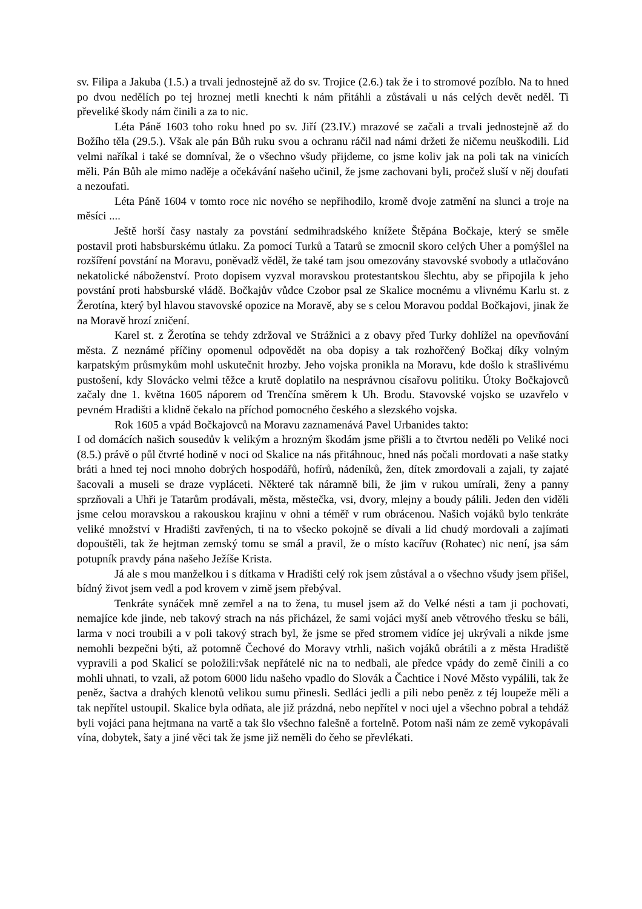sv. Filipa a Jakuba (1.5.) a trvali jednostejně až do sv. Trojice (2.6.) tak že i to stromové pozíblo. Na to hned po dvou nedělích po tej hroznej metli knechti k nám přitáhli a zůstávali u nás celých devět neděl. Ti převeliké škody nám činili a za to nic.
Léta Páně 1603 toho roku hned po sv. Jiří (23.IV.) mrazové se začali a trvali jednostejně až do Božího těla (29.5.). Však ale pán Bůh ruku svou a ochranu ráčil nad námi držeti že ničemu neuškodili. Lid velmi naříkal i také se domníval, že o všechno všudy přijdeme, co jsme koliv jak na poli tak na vinicích měli. Pán Bůh ale mimo naděje a očekávání našeho učinil, že jsme zachovani byli, pročež sluší v něj doufati a nezoufati.
Léta Páně 1604 v tomto roce nic nového se nepřihodilo, kromě dvoje zatmění na slunci a troje na měsíci ....
Ještě horší časy nastaly za povstání sedmihradského knížete Štěpána Bočkaje, který se směle postavil proti habsburskému útlaku. Za pomocí Turků a Tatarů se zmocnil skoro celých Uher a pomýšlel na rozšíření povstání na Moravu, poněvadž věděl, že také tam jsou omezovány stavovské svobody a utlačováno nekatolické náboženství. Proto dopisem vyzval moravskou protestantskou šlechtu, aby se připojila k jeho povstání proti habsburské vládě. Bočkajův vůdce Czobor psal ze Skalice mocnému a vlivnému Karlu st. z Žerotína, který byl hlavou stavovské opozice na Moravě, aby se s celou Moravou poddal Bočkajovi, jinak že na Moravě hrozí zničení.
Karel st. z Žerotína se tehdy zdržoval ve Strážnici a z obavy před Turky dohlížel na opevňování města. Z neznámé příčiny opomenul odpovědět na oba dopisy a tak rozhořčený Bočkaj díky volným karpatským průsmykům mohl uskutečnit hrozby. Jeho vojska pronikla na Moravu, kde došlo k strašlivému pustošení, kdy Slovácko velmi těžce a krutě doplatilo na nesprávnou císařovu politiku. Útoky Bočkajovců začaly dne 1. května 1605 náporem od Trenčína směrem k Uh. Brodu. Stavovské vojsko se uzavřelo v pevném Hradišti a klidně čekalo na příchod pomocného českého a slezského vojska.
Rok 1605 a vpád Bočkajovců na Moravu zaznamenává Pavel Urbanides takto:
I od domácích našich sousedův k velikým a hrozným škodám jsme přišli a to čtvrtou neděli po Veliké noci (8.5.) právě o půl čtvrté hodině v noci od Skalice na nás přitáhnouc, hned nás počali mordovati a naše statky bráti a hned tej noci mnoho dobrých hospodářů, hofírů, nádeníků, žen, dítek zmordovali a zajali, ty zajaté šacovali a museli se draze vypláceti. Některé tak náramně bili, že jim v rukou umírali, ženy a panny sprzňovali a Uhři je Tatarům prodávali, města, městečka, vsi, dvory, mlejny a boudy pálili. Jeden den viděli jsme celou moravskou a rakouskou krajinu v ohni a téměř v rum obrácenou. Našich vojáků bylo tenkráte veliké množství v Hradišti zavřených, ti na to všecko pokojně se dívali a lid chudý mordovali a zajímati dopouštěli, tak že hejtman zemský tomu se smál a pravil, že o místo kacířuv (Rohatec) nic není, jsa sám potupník pravdy pána našeho Ježíše Krista.
Já ale s mou manželkou i s dítkama v Hradišti celý rok jsem zůstával a o všechno všudy jsem přišel, bídný život jsem vedl a pod krovem v zimě jsem přebýval.
Tenkráte synáček mně zemřel a na to žena, tu musel jsem až do Velké nésti a tam ji pochovati, nemajíce kde jinde, neb takový strach na nás přicházel, že sami vojáci myší aneb větrového třesku se báli, larma v noci troubili a v poli takový strach byl, že jsme se před stromem vidíce jej ukrývali a nikde jsme nemohli bezpečni býti, až potomně Čechové do Moravy vtrhli, našich vojáků obrátili a z města Hradiště vypravili a pod Skalicí se položili:však nepřátelé nic na to nedbali, ale předce vpády do země činili a co mohli uhnati, to vzali, až potom 6000 lidu našeho vpadlo do Slovák a Čachtice i Nové Město vypálili, tak že peněz, šactva a drahých klenotů velikou sumu přinesli. Sedláci jedli a pili nebo peněz z téj loupeže měli a tak nepřítel ustoupil. Skalice byla odňata, ale již prázdná, nebo nepřítel v noci ujel a všechno pobral a tehdáž byli vojáci pana hejtmana na vartě a tak šlo všechno falešně a fortelně. Potom naši nám ze země vykopávali vína, dobytek, šaty a jiné věci tak že jsme již neměli do čeho se převlékati.